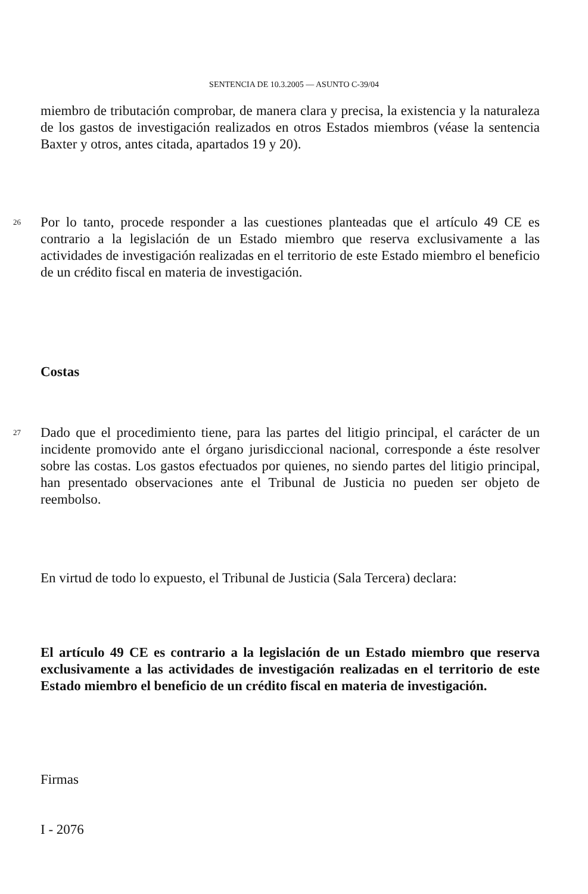SENTENCIA DE 10.3.2005 — ASUNTO C-39/04
miembro de tributación comprobar, de manera clara y precisa, la existencia y la naturaleza de los gastos de investigación realizados en otros Estados miembros (véase la sentencia Baxter y otros, antes citada, apartados 19 y 20).
26 Por lo tanto, procede responder a las cuestiones planteadas que el artículo 49 CE es contrario a la legislación de un Estado miembro que reserva exclusivamente a las actividades de investigación realizadas en el territorio de este Estado miembro el beneficio de un crédito fiscal en materia de investigación.
Costas
27 Dado que el procedimiento tiene, para las partes del litigio principal, el carácter de un incidente promovido ante el órgano jurisdiccional nacional, corresponde a éste resolver sobre las costas. Los gastos efectuados por quienes, no siendo partes del litigio principal, han presentado observaciones ante el Tribunal de Justicia no pueden ser objeto de reembolso.
En virtud de todo lo expuesto, el Tribunal de Justicia (Sala Tercera) declara:
El artículo 49 CE es contrario a la legislación de un Estado miembro que reserva exclusivamente a las actividades de investigación realizadas en el territorio de este Estado miembro el beneficio de un crédito fiscal en materia de investigación.
Firmas
I - 2076